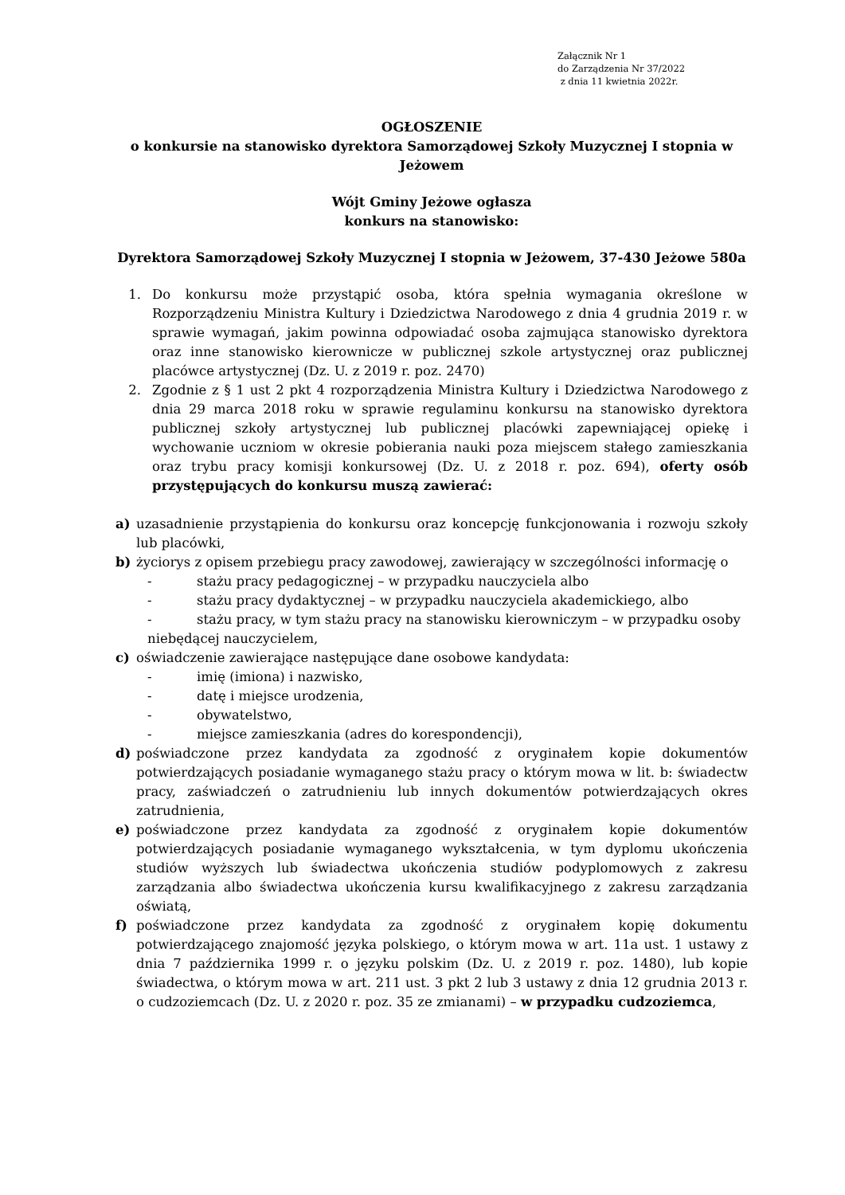Załącznik Nr 1
do Zarządzenia Nr 37/2022
z dnia 11 kwietnia 2022r.
OGŁOSZENIE
o konkursie na stanowisko dyrektora Samorządowej Szkoły Muzycznej I stopnia w Jeżowem
Wójt Gminy Jeżowe ogłasza
konkurs na stanowisko:
Dyrektora Samorządowej Szkoły Muzycznej I stopnia w Jeżowem, 37-430 Jeżowe 580a
1. Do konkursu może przystąpić osoba, która spełnia wymagania określone w Rozporządzeniu Ministra Kultury i Dziedzictwa Narodowego z dnia 4 grudnia 2019 r. w sprawie wymagań, jakim powinna odpowiadać osoba zajmująca stanowisko dyrektora oraz inne stanowisko kierownicze w publicznej szkole artystycznej oraz publicznej placówce artystycznej (Dz. U. z 2019 r. poz. 2470)
2. Zgodnie z § 1 ust 2 pkt 4 rozporządzenia Ministra Kultury i Dziedzictwa Narodowego z dnia 29 marca 2018 roku w sprawie regulaminu konkursu na stanowisko dyrektora publicznej szkoły artystycznej lub publicznej placówki zapewniającej opiekę i wychowanie uczniom w okresie pobierania nauki poza miejscem stałego zamieszkania oraz trybu pracy komisji konkursowej (Dz. U. z 2018 r. poz. 694), oferty osób przystępujących do konkursu muszą zawierać:
a) uzasadnienie przystąpienia do konkursu oraz koncepcję funkcjonowania i rozwoju szkoły lub placówki,
b) życiorys z opisem przebiegu pracy zawodowej, zawierający w szczególności informację o
- stażu pracy pedagogicznej – w przypadku nauczyciela albo
- stażu pracy dydaktycznej – w przypadku nauczyciela akademickiego, albo
- stażu pracy, w tym stażu pracy na stanowisku kierowniczym – w przypadku osoby
niebędącej nauczycielem,
c) oświadczenie zawierające następujące dane osobowe kandydata:
- imię (imiona) i nazwisko,
- datę i miejsce urodzenia,
- obywatelstwo,
- miejsce zamieszkania (adres do korespondencji),
d) poświadczone przez kandydata za zgodność z oryginałem kopie dokumentów potwierdzających posiadanie wymaganego stażu pracy o którym mowa w lit. b: świadectw pracy, zaświadczeń o zatrudnieniu lub innych dokumentów potwierdzających okres zatrudnienia,
e) poświadczone przez kandydata za zgodność z oryginałem kopie dokumentów potwierdzających posiadanie wymaganego wykształcenia, w tym dyplomu ukończenia studiów wyższych lub świadectwa ukończenia studiów podyplomowych z zakresu zarządzania albo świadectwa ukończenia kursu kwalifikacyjnego z zakresu zarządzania oświatą,
f) poświadczone przez kandydata za zgodność z oryginałem kopię dokumentu potwierdzającego znajomość języka polskiego, o którym mowa w art. 11a ust. 1 ustawy z dnia 7 października 1999 r. o języku polskim (Dz. U. z 2019 r. poz. 1480), lub kopie świadectwa, o którym mowa w art. 211 ust. 3 pkt 2 lub 3 ustawy z dnia 12 grudnia 2013 r. o cudzoziemcach (Dz. U. z 2020 r. poz. 35 ze zmianami) – w przypadku cudzoziemca,